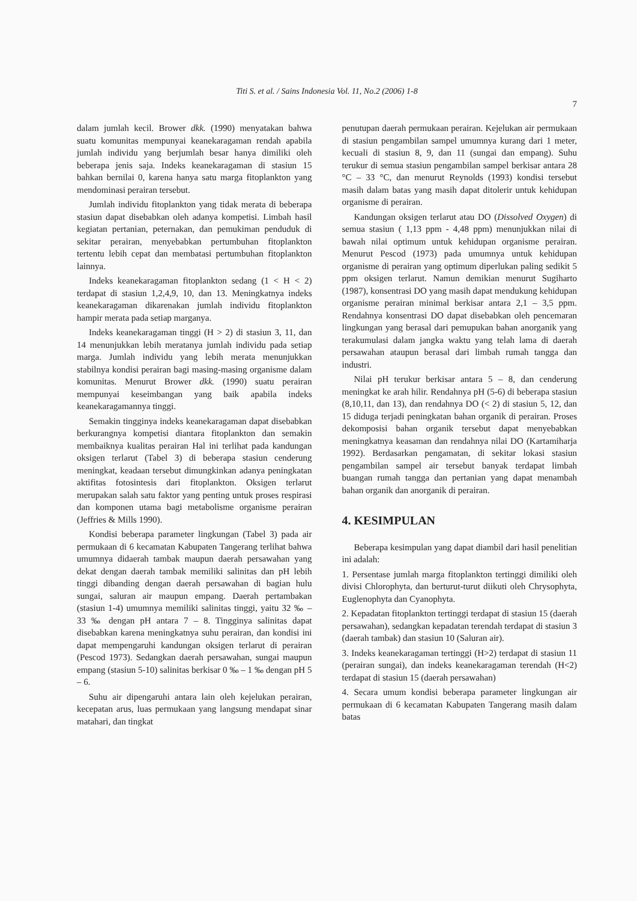Titi S. et al. / Sains Indonesia Vol. 11, No.2 (2006) 1-8
7
dalam jumlah kecil. Brower dkk. (1990) menyatakan bahwa suatu komunitas mempunyai keanekaragaman rendah apabila jumlah individu yang berjumlah besar hanya dimiliki oleh beberapa jenis saja. Indeks keanekaragaman di stasiun 15 bahkan bernilai 0, karena hanya satu marga fitoplankton yang mendominasi perairan tersebut.
Jumlah individu fitoplankton yang tidak merata di beberapa stasiun dapat disebabkan oleh adanya kompetisi. Limbah hasil kegiatan pertanian, peternakan, dan pemukiman penduduk di sekitar perairan, menyebabkan pertumbuhan fitoplankton tertentu lebih cepat dan membatasi pertumbuhan fitoplankton lainnya.
Indeks keanekaragaman fitoplankton sedang (1 < H < 2) terdapat di stasiun 1,2,4,9, 10, dan 13. Meningkatnya indeks keanekaragaman dikarenakan jumlah individu fitoplankton hampir merata pada setiap marganya.
Indeks keanekaragaman tinggi (H > 2) di stasiun 3, 11, dan 14 menunjukkan lebih meratanya jumlah individu pada setiap marga. Jumlah individu yang lebih merata menunjukkan stabilnya kondisi perairan bagi masing-masing organisme dalam komunitas. Menurut Brower dkk. (1990) suatu perairan mempunyai keseimbangan yang baik apabila indeks keanekaragamannya tinggi.
Semakin tingginya indeks keanekaragaman dapat disebabkan berkurangnya kompetisi diantara fitoplankton dan semakin membaiknya kualitas perairan Hal ini terlihat pada kandungan oksigen terlarut (Tabel 3) di beberapa stasiun cenderung meningkat, keadaan tersebut dimungkinkan adanya peningkatan aktifitas fotosintesis dari fitoplankton. Oksigen terlarut merupakan salah satu faktor yang penting untuk proses respirasi dan komponen utama bagi metabolisme organisme perairan (Jeffries & Mills 1990).
Kondisi beberapa parameter lingkungan (Tabel 3) pada air permukaan di 6 kecamatan Kabupaten Tangerang terlihat bahwa umumnya didaerah tambak maupun daerah persawahan yang dekat dengan daerah tambak memiliki salinitas dan pH lebih tinggi dibanding dengan daerah persawahan di bagian hulu sungai, saluran air maupun empang. Daerah pertambakan (stasiun 1-4) umumnya memiliki salinitas tinggi, yaitu 32 ‰ – 33 ‰ dengan pH antara 7 – 8. Tingginya salinitas dapat disebabkan karena meningkatnya suhu perairan, dan kondisi ini dapat mempengaruhi kandungan oksigen terlarut di perairan (Pescod 1973). Sedangkan daerah persawahan, sungai maupun empang (stasiun 5-10) salinitas berkisar 0 ‰ – 1 ‰ dengan pH 5 – 6.
Suhu air dipengaruhi antara lain oleh kejelukan perairan, kecepatan arus, luas permukaan yang langsung mendapat sinar matahari, dan tingkat
penutupan daerah permukaan perairan. Kejelukan air permukaan di stasiun pengambilan sampel umumnya kurang dari 1 meter, kecuali di stasiun 8, 9, dan 11 (sungai dan empang). Suhu terukur di semua stasiun pengambilan sampel berkisar antara 28 °C – 33 °C, dan menurut Reynolds (1993) kondisi tersebut masih dalam batas yang masih dapat ditolerir untuk kehidupan organisme di perairan.
Kandungan oksigen terlarut atau DO (Dissolved Oxygen) di semua stasiun ( 1,13 ppm - 4,48 ppm) menunjukkan nilai di bawah nilai optimum untuk kehidupan organisme perairan. Menurut Pescod (1973) pada umumnya untuk kehidupan organisme di perairan yang optimum diperlukan paling sedikit 5 ppm oksigen terlarut. Namun demikian menurut Sugiharto (1987), konsentrasi DO yang masih dapat mendukung kehidupan organisme perairan minimal berkisar antara 2,1 – 3,5 ppm. Rendahnya konsentrasi DO dapat disebabkan oleh pencemaran lingkungan yang berasal dari pemupukan bahan anorganik yang terakumulasi dalam jangka waktu yang telah lama di daerah persawahan ataupun berasal dari limbah rumah tangga dan industri.
Nilai pH terukur berkisar antara 5 – 8, dan cenderung meningkat ke arah hilir. Rendahnya pH (5-6) di beberapa stasiun (8,10,11, dan 13), dan rendahnya DO (< 2) di stasiun 5, 12, dan 15 diduga terjadi peningkatan bahan organik di perairan. Proses dekomposisi bahan organik tersebut dapat menyebabkan meningkatnya keasaman dan rendahnya nilai DO (Kartamiharja 1992). Berdasarkan pengamatan, di sekitar lokasi stasiun pengambilan sampel air tersebut banyak terdapat limbah buangan rumah tangga dan pertanian yang dapat menambah bahan organik dan anorganik di perairan.
4. KESIMPULAN
Beberapa kesimpulan yang dapat diambil dari hasil penelitian ini adalah:
1. Persentase jumlah marga fitoplankton tertinggi dimiliki oleh divisi Chlorophyta, dan berturut-turut diikuti oleh Chrysophyta, Euglenophyta dan Cyanophyta.
2. Kepadatan fitoplankton tertinggi terdapat di stasiun 15 (daerah persawahan), sedangkan kepadatan terendah terdapat di stasiun 3 (daerah tambak) dan stasiun 10 (Saluran air).
3. Indeks keanekaragaman tertinggi (H>2) terdapat di stasiun 11 (perairan sungai), dan indeks keanekaragaman terendah (H<2) terdapat di stasiun 15 (daerah persawahan)
4. Secara umum kondisi beberapa parameter lingkungan air permukaan di 6 kecamatan Kabupaten Tangerang masih dalam batas